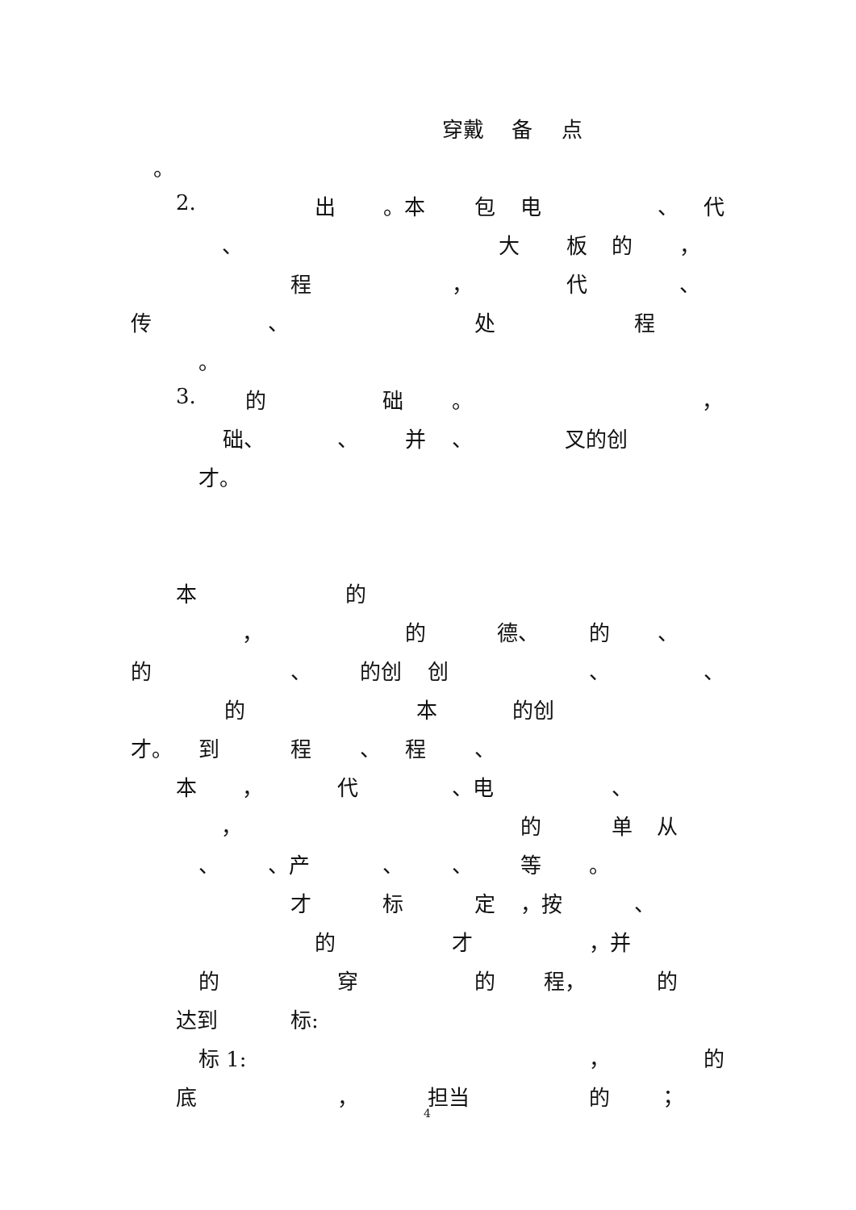穿戴 备 点
。
2. 出 。本 包 电 、 代
、 大 板 的 ，
程 ， 代 、
传 、 处 程
。
3. 的 础 。 ，
础、 、 并 、 叉的创
才。
本 的
， 的 德、 的 、
的 、 的创 创 、 、
的 本 的创
才。 到 程 、 程 、
本 ， 代 、电 、
， 的 单 从
、 、产 、 、 等 。
才 标 定 ，按 、
的 才 ，并
的 穿 的 程， 的
达到 标:
标 1: ， 的
底 ， 担当 的 ；
4